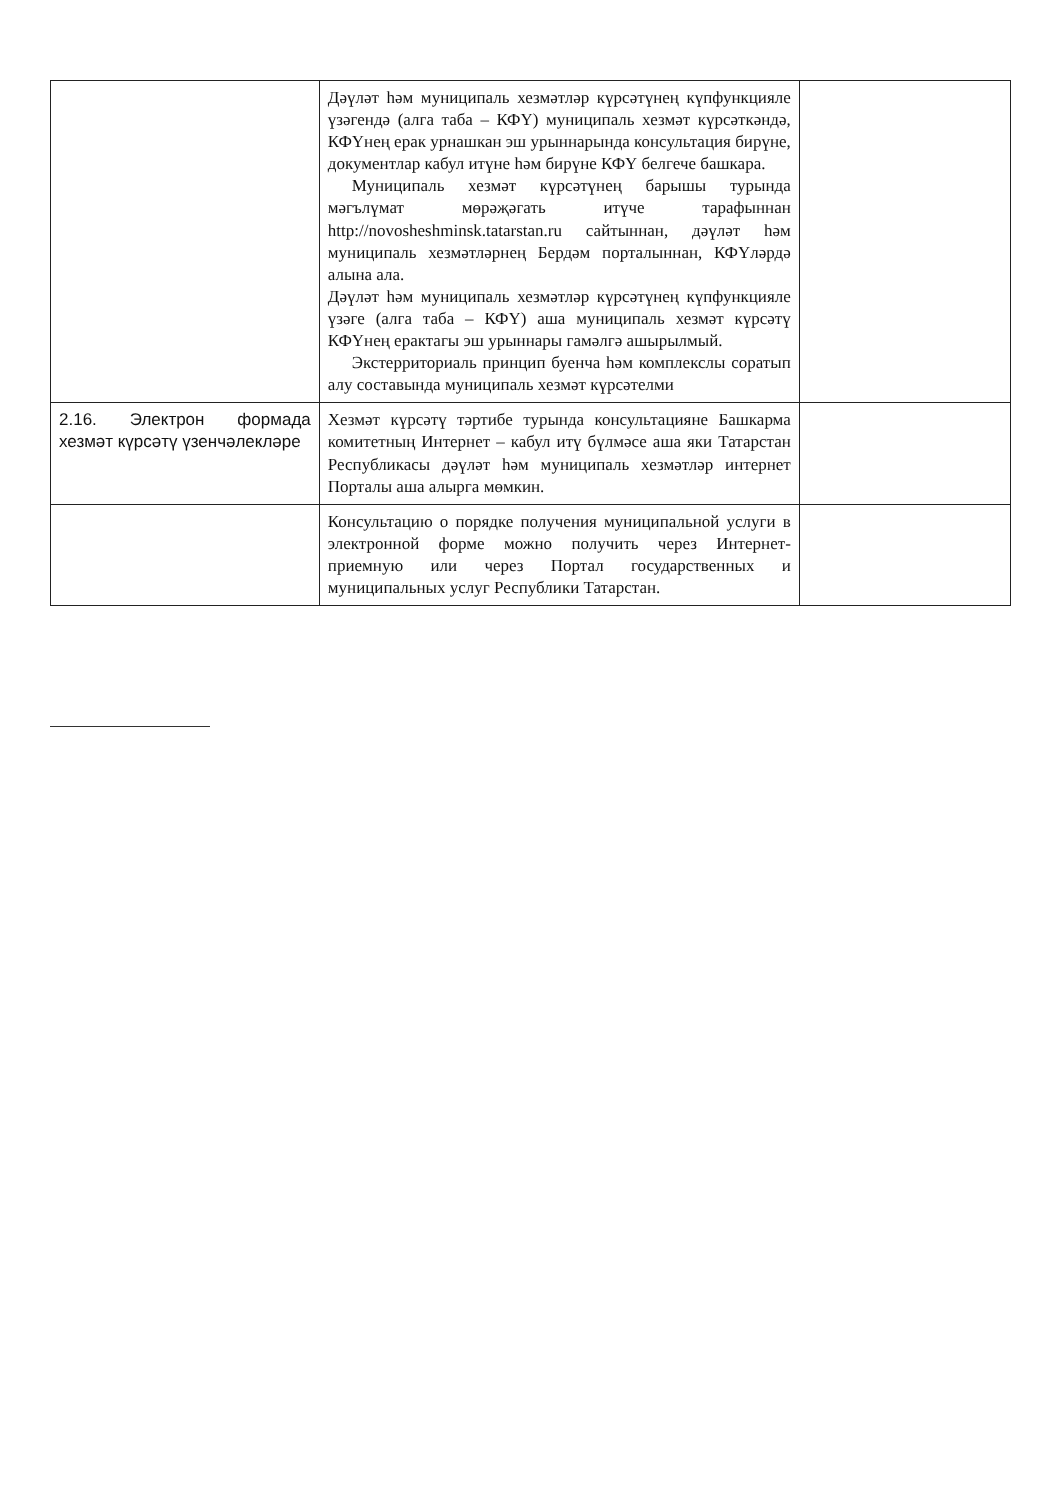| | Дәүләт һәм муниципаль хезмәтләр күрсәтүнең күпфункцияле үзәгендә (алга таба – КФҮ) муниципаль хезмәт күрсәткәндә, КФҮнең ерак урнашкан эш урыннарында консультация бирүне, документлар кабул итүне һәм бирүне КФҮ белгече башкара. Муниципаль хезмәт күрсәтүнең барышы турында мәгълүмат мөрәҗәгать итүче тарафыннан http://novosheshminsk.tatarstan.ru сайтыннан, дәүләт һәм муниципаль хезмәтләрнең Бердәм порталыннан, КФҮләрдә алына ала. Дәүләт һәм муниципаль хезмәтләр күрсәтүнең күпфункцияле үзәге (алга таба – КФҮ) аша муниципаль хезмәт күрсәтү КФҮнең ерактагы эш урыннары гамәлгә ашырылмый. Экстерриториаль принцип буенча һәм комплекслы соратып алу составында муниципаль хезмәт күрсәтелми | |
| 2.16. Электрон формада хезмәт күрсәтү үзенчәлекләре | Хезмәт күрсәтү тәртибе турында консультацияне Башкарма комитетның Интернет – кабул итү бүлмәсе аша яки Татарстан Республикасы дәүләт һәм муниципаль хезмәтләр интернет Порталы аша алырга мөмкин. | |
| | Консультацию о порядке получения муниципальной услуги в электронной форме можно получить через Интернет-приемную или через Портал государственных и муниципальных услуг Республики Татарстан. | |